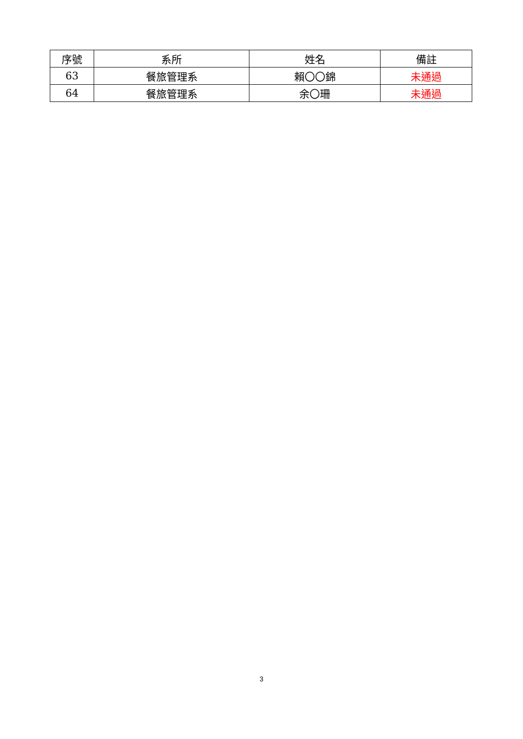| 序號 | 系所 | 姓名 | 備註 |
| --- | --- | --- | --- |
| 63 | 餐旅管理系 | 賴〇〇錦 | 未通過 |
| 64 | 餐旅管理系 | 余〇珊 | 未通過 |
3